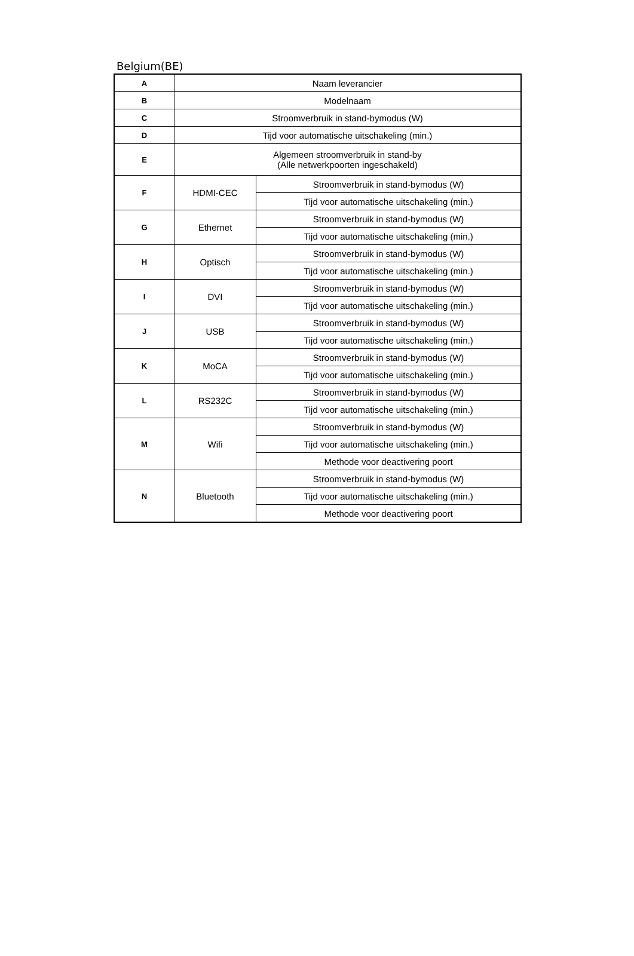Belgium(BE)
| A | Naam leverancier | |
| B | Modelnaam | |
| C | Stroomverbruik in stand-bymodus (W) | |
| D | Tijd voor automatische uitschakeling (min.) | |
| E | Algemeen stroomverbruik in stand-by (Alle netwerkpoorten ingeschakeld) | |
| F | HDMI-CEC | Stroomverbruik in stand-bymodus (W) |
| | | Tijd voor automatische uitschakeling (min.) |
| G | Ethernet | Stroomverbruik in stand-bymodus (W) |
| | | Tijd voor automatische uitschakeling (min.) |
| H | Optisch | Stroomverbruik in stand-bymodus (W) |
| | | Tijd voor automatische uitschakeling (min.) |
| I | DVI | Stroomverbruik in stand-bymodus (W) |
| | | Tijd voor automatische uitschakeling (min.) |
| J | USB | Stroomverbruik in stand-bymodus (W) |
| | | Tijd voor automatische uitschakeling (min.) |
| K | MoCA | Stroomverbruik in stand-bymodus (W) |
| | | Tijd voor automatische uitschakeling (min.) |
| L | RS232C | Stroomverbruik in stand-bymodus (W) |
| | | Tijd voor automatische uitschakeling (min.) |
| M | Wifi | Stroomverbruik in stand-bymodus (W) |
| | | Tijd voor automatische uitschakeling (min.) |
| | | Methode voor deactivering poort |
| N | Bluetooth | Stroomverbruik in stand-bymodus (W) |
| | | Tijd voor automatische uitschakeling (min.) |
| | | Methode voor deactivering poort |